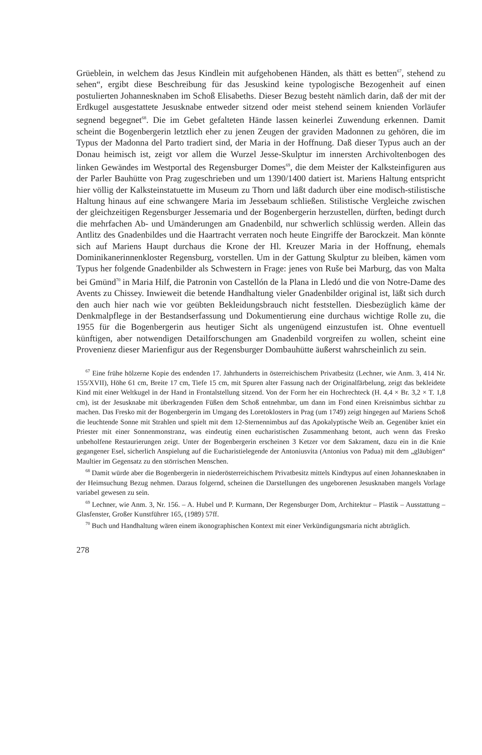Grüeblein, in welchem das Jesus Kindlein mit aufgehobenen Händen, als thätt es betten<sup>67</sup>, stehend zu sehen“, ergibt diese Beschreibung für das Jesuskind keine typologische Bezogenheit auf einen postulierten Johannesknaben im Schoß Elisabeths. Dieser Bezug besteht nämlich darin, daß der mit der Erdkugel ausgestattete Jesusknabe entweder sitzend oder meist stehend seinem knienden Vorläufer segnend begegnet<sup>68</sup>. Die im Gebet gefalteten Hände lassen keinerlei Zuwendung erkennen. Damit scheint die Bogenbergerin letztlich eher zu jenen Zeugen der graviden Madonnen zu gehören, die im Typus der Madonna del Parto tradiert sind, der Maria in der Hoffnung. Daß dieser Typus auch an der Donau heimisch ist, zeigt vor allem die Wurzel Jesse-Skulptur im innersten Archivoltenbogen des linken Gewändes im Westportal des Regensburger Domes<sup>69</sup>, die dem Meister der Kalksteinfiguren aus der Parler Bauhütte von Prag zugeschrieben und um 1390/1400 datiert ist. Mariens Haltung entspricht hier völlig der Kalksteinstatuette im Museum zu Thorn und läßt dadurch über eine modisch-stilistische Haltung hinaus auf eine schwangere Maria im Jessebaum schließen. Stilistische Vergleiche zwischen der gleichzeitigen Regensburger Jessemaria und der Bogenbergerin herzustellen, dürften, bedingt durch die mehrfachen Ab- und Umänderungen am Gnadenbild, nur schwerlich schlüssig werden. Allein das Antlitz des Gnadenbildes und die Haartracht verraten noch heute Eingriffe der Barockzeit. Man könnte sich auf Mariens Haupt durchaus die Krone der Hl. Kreuzer Maria in der Hoffnung, ehemals Dominikanerinnenkloster Regensburg, vorstellen. Um in der Gattung Skulptur zu bleiben, kämen vom Typus her folgende Gnadenbilder als Schwestern in Frage: jenes von Ruše bei Marburg, das von Malta bei Gmünd<sup>70</sup> in Maria Hilf, die Patronin von Castellón de la Plana in Lledó und die von Notre-Dame des Avents zu Chissey. Inwieweit die betende Handhaltung vieler Gnadenbilder original ist, läßt sich durch den auch hier nach wie vor geübten Bekleidungsbrauch nicht feststellen. Diesbezüglich käme der Denkmalpflege in der Bestandserfassung und Dokumentierung eine durchaus wichtige Rolle zu, die 1955 für die Bogenbergerin aus heutiger Sicht als ungenügend einzustufen ist. Ohne eventuell künftigen, aber notwendigen Detailforschungen am Gnadenbild vorgreifen zu wollen, scheint eine Provenienz dieser Marienfigur aus der Regensburger Dombauhütte äußerst wahrscheinlich zu sein.
<sup>67</sup> Eine frühe hölzerne Kopie des endenden 17. Jahrhunderts in österreichischem Privatbesitz (Lechner, wie Anm. 3, 414 Nr. 155/XVII), Höhe 61 cm, Breite 17 cm, Tiefe 15 cm, mit Spuren alter Fassung nach der Originalfärbelung, zeigt das bekleidete Kind mit einer Weltkugel in der Hand in Frontalstellung sitzend. Von der Form her ein Hochrechteck (H. 4,4 × Br. 3,2 × T. 1,8 cm), ist der Jesusknabe mit überkragenden Füßen dem Schoß entnehmbar, um dann im Fond einen Kreisnimbus sichtbar zu machen. Das Fresko mit der Bogenbergerin im Umgang des Loretoklosters in Prag (um 1749) zeigt hingegen auf Mariens Schoß die leuchtende Sonne mit Strahlen und spielt mit dem 12-Sternennimbus auf das Apokalyptische Weib an. Gegenüber kniet ein Priester mit einer Sonnenmonstranz, was eindeutig einen eucharistischen Zusammenhang betont, auch wenn das Fresko unbeholfene Restaurierungen zeigt. Unter der Bogenbergerin erscheinen 3 Ketzer vor dem Sakrament, dazu ein in die Knie gegangener Esel, sicherlich Anspielung auf die Eucharistielegende der Antoniusvita (Antonius von Padua) mit dem „gläubigen“ Maultier im Gegensatz zu den störrischen Menschen.
<sup>68</sup> Damit würde aber die Bogenbergerin in niederösterreichischem Privatbesitz mittels Kindtypus auf einen Johannesknaben in der Heimsuchung Bezug nehmen. Daraus folgernd, scheinen die Darstellungen des ungeborenen Jesusknaben mangels Vorlage variabel gewesen zu sein.
<sup>69</sup> Lechner, wie Anm. 3, Nr. 156. – A. Hubel und P. Kurmann, Der Regensburger Dom, Architektur – Plastik – Ausstattung – Glasfenster, Großer Kunstführer 165, (1989) 57ff.
<sup>70</sup> Buch und Handhaltung wären einem ikonographischen Kontext mit einer Verkündigungsmaria nicht abträglich.
278